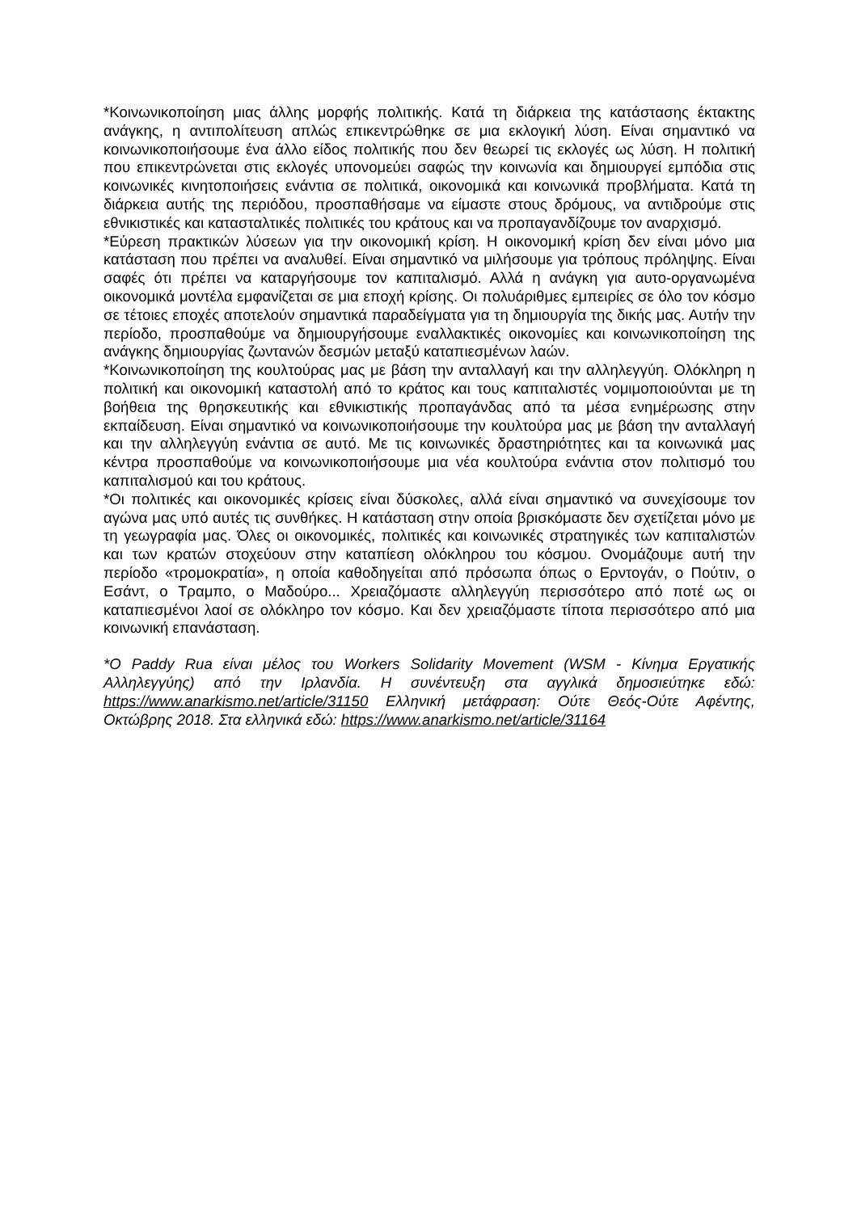*Κοινωνικοποίηση μιας άλλης μορφής πολιτικής. Κατά τη διάρκεια της κατάστασης έκτακτης ανάγκης, η αντιπολίτευση απλώς επικεντρώθηκε σε μια εκλογική λύση. Είναι σημαντικό να κοινωνικοποιήσουμε ένα άλλο είδος πολιτικής που δεν θεωρεί τις εκλογές ως λύση. Η πολιτική που επικεντρώνεται στις εκλογές υπονομεύει σαφώς την κοινωνία και δημιουργεί εμπόδια στις κοινωνικές κινητοποιήσεις ενάντια σε πολιτικά, οικονομικά και κοινωνικά προβλήματα. Κατά τη διάρκεια αυτής της περιόδου, προσπαθήσαμε να είμαστε στους δρόμους, να αντιδρούμε στις εθνικιστικές και κατασταλτικές πολιτικές του κράτους και να προπαγανδίζουμε τον αναρχισμό.
*Εύρεση πρακτικών λύσεων για την οικονομική κρίση. Η οικονομική κρίση δεν είναι μόνο μια κατάσταση που πρέπει να αναλυθεί. Είναι σημαντικό να μιλήσουμε για τρόπους πρόληψης. Είναι σαφές ότι πρέπει να καταργήσουμε τον καπιταλισμό. Αλλά η ανάγκη για αυτο-οργανωμένα οικονομικά μοντέλα εμφανίζεται σε μια εποχή κρίσης. Οι πολυάριθμες εμπειρίες σε όλο τον κόσμο σε τέτοιες εποχές αποτελούν σημαντικά παραδείγματα για τη δημιουργία της δικής μας. Αυτήν την περίοδο, προσπαθούμε να δημιουργήσουμε εναλλακτικές οικονομίες και κοινωνικοποίηση της ανάγκης δημιουργίας ζωντανών δεσμών μεταξύ καταπιεσμένων λαών.
*Κοινωνικοποίηση της κουλτούρας μας με βάση την ανταλλαγή και την αλληλεγγύη. Ολόκληρη η πολιτική και οικονομική καταστολή από το κράτος και τους καπιταλιστές νομιμοποιούνται με τη βοήθεια της θρησκευτικής και εθνικιστικής προπαγάνδας από τα μέσα ενημέρωσης στην εκπαίδευση. Είναι σημαντικό να κοινωνικοποιήσουμε την κουλτούρα μας με βάση την ανταλλαγή και την αλληλεγγύη ενάντια σε αυτό. Με τις κοινωνικές δραστηριότητες και τα κοινωνικά μας κέντρα προσπαθούμε να κοινωνικοποιήσουμε μια νέα κουλτούρα ενάντια στον πολιτισμό του καπιταλισμού και του κράτους.
*Οι πολιτικές και οικονομικές κρίσεις είναι δύσκολες, αλλά είναι σημαντικό να συνεχίσουμε τον αγώνα μας υπό αυτές τις συνθήκες. Η κατάσταση στην οποία βρισκόμαστε δεν σχετίζεται μόνο με τη γεωγραφία μας. Όλες οι οικονομικές, πολιτικές και κοινωνικές στρατηγικές των καπιταλιστών και των κρατών στοχεύουν στην καταπίεση ολόκληρου του κόσμου. Ονομάζουμε αυτή την περίοδο «τρομοκρατία», η οποία καθοδηγείται από πρόσωπα όπως ο Ερντογάν, ο Πούτιν, ο Εσάντ, ο Τραμπο, ο Μαδούρο... Χρειαζόμαστε αλληλεγγύη περισσότερο από ποτέ ως οι καταπιεσμένοι λαοί σε ολόκληρο τον κόσμο. Και δεν χρειαζόμαστε τίποτα περισσότερο από μια κοινωνική επανάσταση.
*Ο Paddy Rua είναι μέλος του Workers Solidarity Movement (WSM - Κίνημα Εργατικής Αλληλεγγύης) από την Ιρλανδία. Η συνέντευξη στα αγγλικά δημοσιεύτηκε εδώ: https://www.anarkismo.net/article/31150 Ελληνική μετάφραση: Ούτε Θεός-Ούτε Αφέντης, Οκτώβρης 2018. Στα ελληνικά εδώ: https://www.anarkismo.net/article/31164